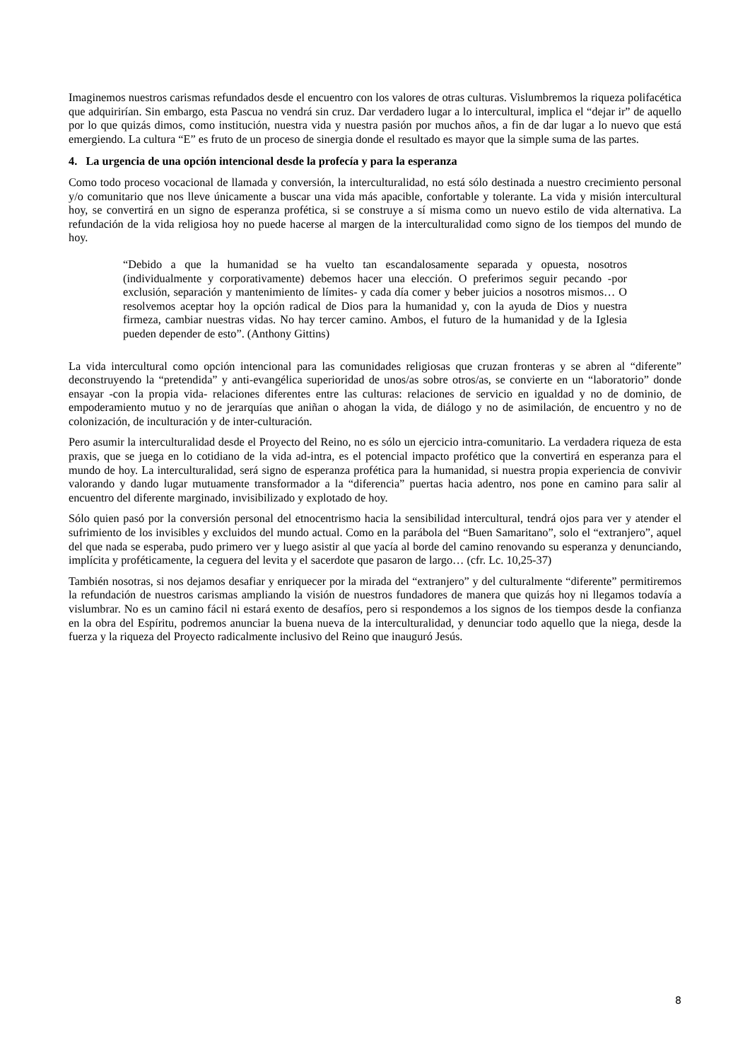Imaginemos nuestros carismas refundados desde el encuentro con los valores de otras culturas. Vislumbremos la riqueza polifacética que adquirirían. Sin embargo, esta Pascua no vendrá sin cruz. Dar verdadero lugar a lo intercultural, implica el “dejar ir” de aquello por lo que quizás dimos, como institución, nuestra vida y nuestra pasión por muchos años, a fin de dar lugar a lo nuevo que está emergiendo. La cultura “E” es fruto de un proceso de sinergia donde el resultado es mayor que la simple suma de las partes.
4. La urgencia de una opción intencional desde la profecía y para la esperanza
Como todo proceso vocacional de llamada y conversión, la interculturalidad, no está sólo destinada a nuestro crecimiento personal y/o comunitario que nos lleve únicamente a buscar una vida más apacible, confortable y tolerante. La vida y misión intercultural hoy, se convertirá en un signo de esperanza profética, si se construye a sí misma como un nuevo estilo de vida alternativa. La refundación de la vida religiosa hoy no puede hacerse al margen de la interculturalidad como signo de los tiempos del mundo de hoy.
“Debido a que la humanidad se ha vuelto tan escandalosamente separada y opuesta, nosotros (individualmente y corporativamente) debemos hacer una elección. O preferimos seguir pecando -por exclusión, separación y mantenimiento de límites- y cada día comer y beber juicios a nosotros mismos… O resolvemos aceptar hoy la opción radical de Dios para la humanidad y, con la ayuda de Dios y nuestra firmeza, cambiar nuestras vidas. No hay tercer camino. Ambos, el futuro de la humanidad y de la Iglesia pueden depender de esto”. (Anthony Gittins)
La vida intercultural como opción intencional para las comunidades religiosas que cruzan fronteras y se abren al “diferente” deconstruyendo la “pretendida” y anti-evangélica superioridad de unos/as sobre otros/as, se convierte en un “laboratorio” donde ensayar -con la propia vida- relaciones diferentes entre las culturas: relaciones de servicio en igualdad y no de dominio, de empoderamiento mutuo y no de jerarquías que aniñan o ahogan la vida, de diálogo y no de asimilación, de encuentro y no de colonización, de inculturación y de inter-culturación.
Pero asumir la interculturalidad desde el Proyecto del Reino, no es sólo un ejercicio intra-comunitario. La verdadera riqueza de esta praxis, que se juega en lo cotidiano de la vida ad-intra, es el potencial impacto profético que la convertirá en esperanza para el mundo de hoy. La interculturalidad, será signo de esperanza profética para la humanidad, si nuestra propia experiencia de convivir valorando y dando lugar mutuamente transformador a la “diferencia” puertas hacia adentro, nos pone en camino para salir al encuentro del diferente marginado, invisibilizado y explotado de hoy.
Sólo quien pasó por la conversión personal del etnocentrismo hacia la sensibilidad intercultural, tendrá ojos para ver y atender el sufrimiento de los invisibles y excluidos del mundo actual. Como en la parábola del “Buen Samaritano”, solo el “extranjero”, aquel del que nada se esperaba, pudo primero ver y luego asistir al que yacía al borde del camino renovando su esperanza y denunciando, implícita y proféticamente, la ceguera del levita y el sacerdote que pasaron de largo… (cfr. Lc. 10,25-37)
También nosotras, si nos dejamos desafiar y enriquecer por la mirada del “extranjero” y del culturalmente “diferente” permitiremos la refundación de nuestros carismas ampliando la visión de nuestros fundadores de manera que quizás hoy ni llegamos todavía a vislumbrar. No es un camino fácil ni estará exento de desafíos, pero si respondemos a los signos de los tiempos desde la confianza en la obra del Espíritu, podremos anunciar la buena nueva de la interculturalidad, y denunciar todo aquello que la niega, desde la fuerza y la riqueza del Proyecto radicalmente inclusivo del Reino que inauguró Jesús.
8